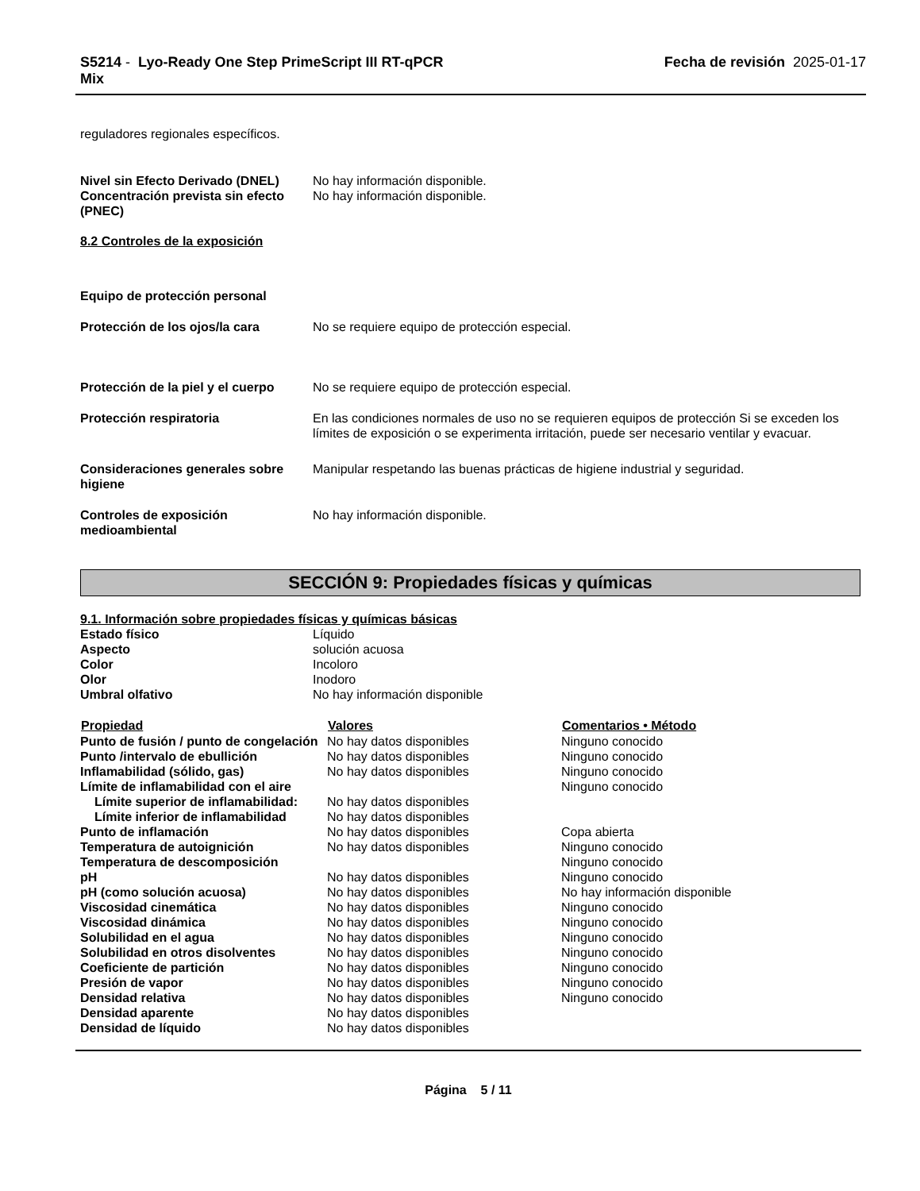S5214 - Lyo-Ready One Step PrimeScript III RT-qPCR
Mix
Fecha de revisión 2025-01-17
reguladores regionales específicos.
| Nivel sin Efecto Derivado (DNEL) | No hay información disponible. |
| Concentración prevista sin efecto (PNEC) | No hay información disponible. |
8.2 Controles de la exposición
| Equipo de protección personal | |
| Protección de los ojos/la cara | No se requiere equipo de protección especial. |
| Protección de la piel y el cuerpo | No se requiere equipo de protección especial. |
| Protección respiratoria | En las condiciones normales de uso no se requieren equipos de protección Si se exceden los límites de exposición o se experimenta irritación, puede ser necesario ventilar y evacuar. |
| Consideraciones generales sobre higiene | Manipular respetando las buenas prácticas de higiene industrial y seguridad. |
| Controles de exposición medioambiental | No hay información disponible. |
SECCIÓN 9: Propiedades físicas y químicas
9.1. Información sobre propiedades físicas y químicas básicas
| Estado físico | Líquido |
| Aspecto | solución acuosa |
| Color | Incoloro |
| Olor | Inodoro |
| Umbral olfativo | No hay información disponible |
| Propiedad | Valores | Comentarios • Método |
| --- | --- | --- |
| Punto de fusión / punto de congelación | No hay datos disponibles | Ninguno conocido |
| Punto /intervalo de ebullición | No hay datos disponibles | Ninguno conocido |
| Inflamabilidad (sólido, gas) | No hay datos disponibles | Ninguno conocido |
| Límite de inflamabilidad con el aire | | Ninguno conocido |
| Límite superior de inflamabilidad: | No hay datos disponibles | |
| Límite inferior de inflamabilidad | No hay datos disponibles | |
| Punto de inflamación | No hay datos disponibles | Copa abierta |
| Temperatura de autoignición | No hay datos disponibles | Ninguno conocido |
| Temperatura de descomposición | | Ninguno conocido |
| pH | No hay datos disponibles | Ninguno conocido |
| pH (como solución acuosa) | No hay datos disponibles | No hay información disponible |
| Viscosidad cinemática | No hay datos disponibles | Ninguno conocido |
| Viscosidad dinámica | No hay datos disponibles | Ninguno conocido |
| Solubilidad en el agua | No hay datos disponibles | Ninguno conocido |
| Solubilidad en otros disolventes | No hay datos disponibles | Ninguno conocido |
| Coeficiente de partición | No hay datos disponibles | Ninguno conocido |
| Presión de vapor | No hay datos disponibles | Ninguno conocido |
| Densidad relativa | No hay datos disponibles | Ninguno conocido |
| Densidad aparente | No hay datos disponibles | |
| Densidad de líquido | No hay datos disponibles | |
Página 5 / 11